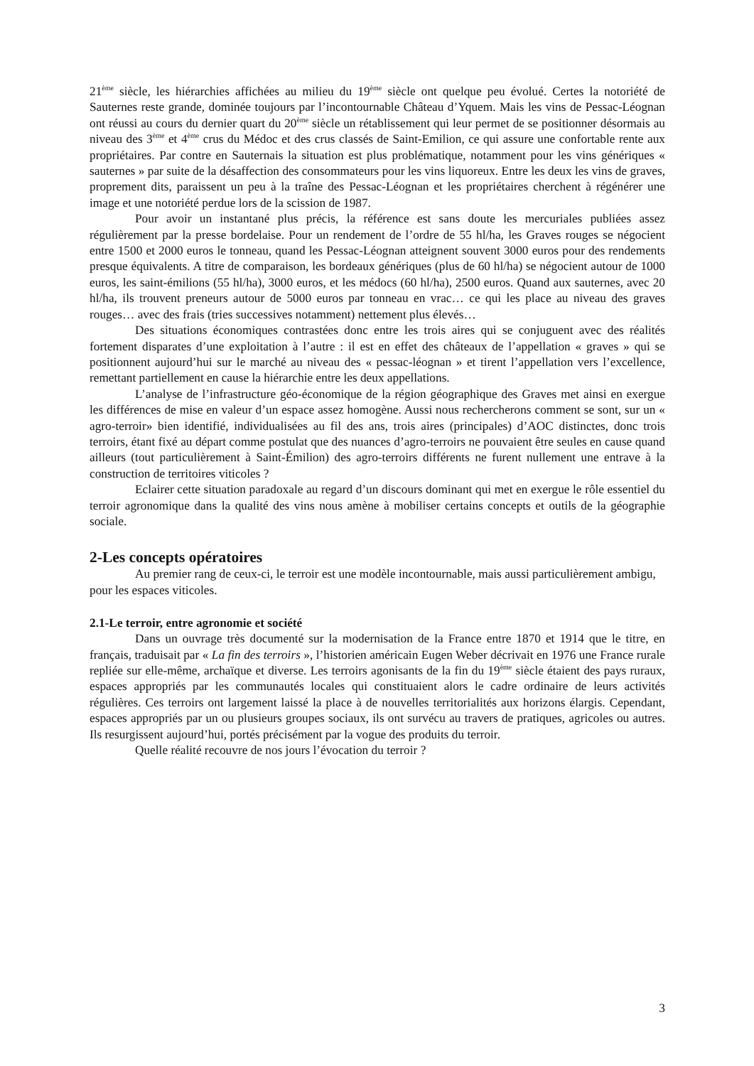21<sup>ème</sup> siècle, les hiérarchies affichées au milieu du 19<sup>ème</sup> siècle ont quelque peu évolué. Certes la notoriété de Sauternes reste grande, dominée toujours par l’incontournable Château d’Yquem. Mais les vins de Pessac-Léognan ont réussi au cours du dernier quart du 20<sup>ème</sup> siècle un rétablissement qui leur permet de se positionner désormais au niveau des 3<sup>ème</sup> et 4<sup>ème</sup> crus du Médoc et des crus classés de Saint-Emilion, ce qui assure une confortable rente aux propriétaires. Par contre en Sauternais la situation est plus problématique, notamment pour les vins génériques « sauternes » par suite de la désaffection des consommateurs pour les vins liquoreux. Entre les deux les vins de graves, proprement dits, paraissent un peu à la traîne des Pessac-Léognan et les propriétaires cherchent à régénérer une image et une notoriété perdue lors de la scission de 1987.
Pour avoir un instantané plus précis, la référence est sans doute les mercuriales publiées assez régulièrement par la presse bordelaise. Pour un rendement de l’ordre de 55 hl/ha, les Graves rouges se négocient entre 1500 et 2000 euros le tonneau, quand les Pessac-Léognan atteignent souvent 3000 euros pour des rendements presque équivalents. A titre de comparaison, les bordeaux génériques (plus de 60 hl/ha) se négocient autour de 1000 euros, les saint-émilions (55 hl/ha), 3000 euros, et les médocs (60 hl/ha), 2500 euros. Quand aux sauternes, avec 20 hl/ha, ils trouvent preneurs autour de 5000 euros par tonneau en vrac… ce qui les place au niveau des graves rouges… avec des frais (tries successives notamment) nettement plus élevés…
Des situations économiques contrastées donc entre les trois aires qui se conjuguent avec des réalités fortement disparates d’une exploitation à l’autre : il est en effet des châteaux de l’appellation « graves » qui se positionnent aujourd’hui sur le marché au niveau des « pessac-léognan » et tirent l’appellation vers l’excellence, remettant partiellement en cause la hiérarchie entre les deux appellations.
L’analyse de l’infrastructure géo-économique de la région géographique des Graves met ainsi en exergue les différences de mise en valeur d’un espace assez homogène. Aussi nous rechercherons comment se sont, sur un « agro-terroir» bien identifié, individualisées au fil des ans, trois aires (principales) d’AOC distinctes, donc trois terroirs, étant fixé au départ comme postulat que des nuances d’agro-terroirs ne pouvaient être seules en cause quand ailleurs (tout particulièrement à Saint-Émilion) des agro-terroirs différents ne furent nullement une entrave à la construction de territoires viticoles ?
Eclairer cette situation paradoxale au regard d’un discours dominant qui met en exergue le rôle essentiel du terroir agronomique dans la qualité des vins nous amène à mobiliser certains concepts et outils de la géographie sociale.
2-Les concepts opératoires
Au premier rang de ceux-ci, le terroir est une modèle incontournable, mais aussi particulièrement ambigu, pour les espaces viticoles.
2.1-Le terroir, entre agronomie et société
Dans un ouvrage très documenté sur la modernisation de la France entre 1870 et 1914 que le titre, en français, traduisait par « La fin des terroirs », l’historien américain Eugen Weber décrivait en 1976 une France rurale repliée sur elle-même, archaïque et diverse. Les terroirs agonisants de la fin du 19<sup>ème</sup> siècle étaient des pays ruraux, espaces appropriés par les communautés locales qui constituaient alors le cadre ordinaire de leurs activités régulières. Ces terroirs ont largement laissé la place à de nouvelles territorialités aux horizons élargis. Cependant, espaces appropriés par un ou plusieurs groupes sociaux, ils ont survécu au travers de pratiques, agricoles ou autres. Ils resurgissent aujourd’hui, portés précisément par la vogue des produits du terroir.
Quelle réalité recouvre de nos jours l’évocation du terroir ?
3